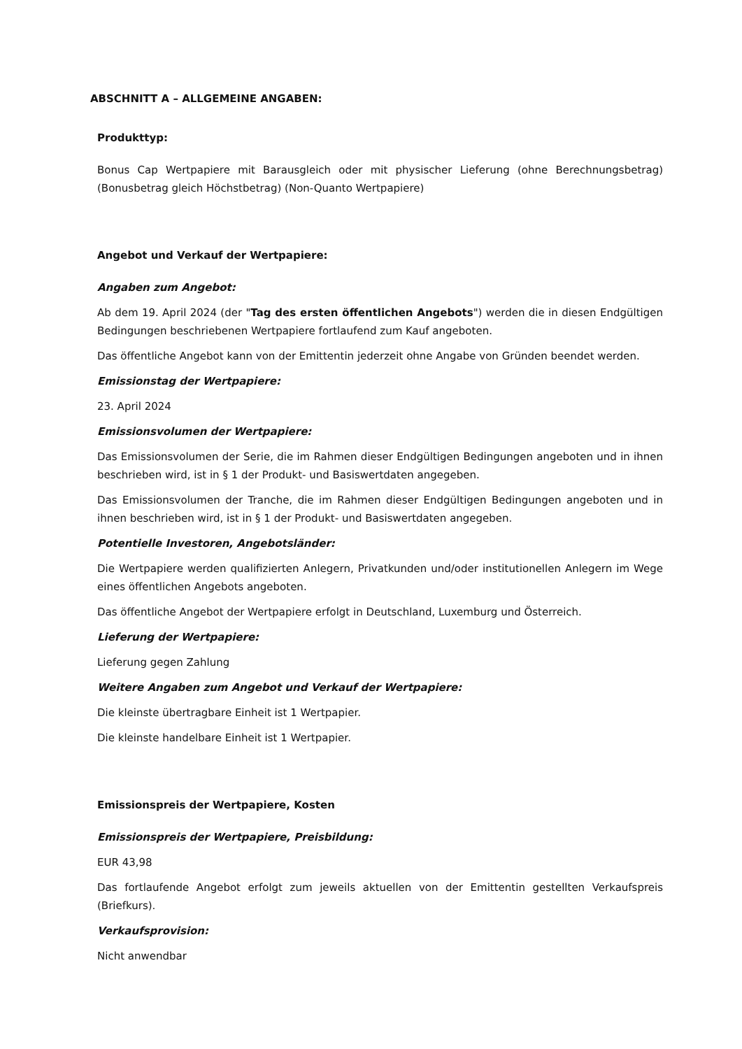ABSCHNITT A – ALLGEMEINE ANGABEN:
Produkttyp:
Bonus Cap Wertpapiere mit Barausgleich oder mit physischer Lieferung (ohne Berechnungsbetrag) (Bonusbetrag gleich Höchstbetrag) (Non-Quanto Wertpapiere)
Angebot und Verkauf der Wertpapiere:
Angaben zum Angebot:
Ab dem 19. April 2024 (der "Tag des ersten öffentlichen Angebots") werden die in diesen Endgültigen Bedingungen beschriebenen Wertpapiere fortlaufend zum Kauf angeboten.
Das öffentliche Angebot kann von der Emittentin jederzeit ohne Angabe von Gründen beendet werden.
Emissionstag der Wertpapiere:
23. April 2024
Emissionsvolumen der Wertpapiere:
Das Emissionsvolumen der Serie, die im Rahmen dieser Endgültigen Bedingungen angeboten und in ihnen beschrieben wird, ist in § 1 der Produkt- und Basiswertdaten angegeben.
Das Emissionsvolumen der Tranche, die im Rahmen dieser Endgültigen Bedingungen angeboten und in ihnen beschrieben wird, ist in § 1 der Produkt- und Basiswertdaten angegeben.
Potentielle Investoren, Angebotsländer:
Die Wertpapiere werden qualifizierten Anlegern, Privatkunden und/oder institutionellen Anlegern im Wege eines öffentlichen Angebots angeboten.
Das öffentliche Angebot der Wertpapiere erfolgt in Deutschland, Luxemburg und Österreich.
Lieferung der Wertpapiere:
Lieferung gegen Zahlung
Weitere Angaben zum Angebot und Verkauf der Wertpapiere:
Die kleinste übertragbare Einheit ist 1 Wertpapier.
Die kleinste handelbare Einheit ist 1 Wertpapier.
Emissionspreis der Wertpapiere, Kosten
Emissionspreis der Wertpapiere, Preisbildung:
EUR 43,98
Das fortlaufende Angebot erfolgt zum jeweils aktuellen von der Emittentin gestellten Verkaufspreis (Briefkurs).
Verkaufsprovision:
Nicht anwendbar